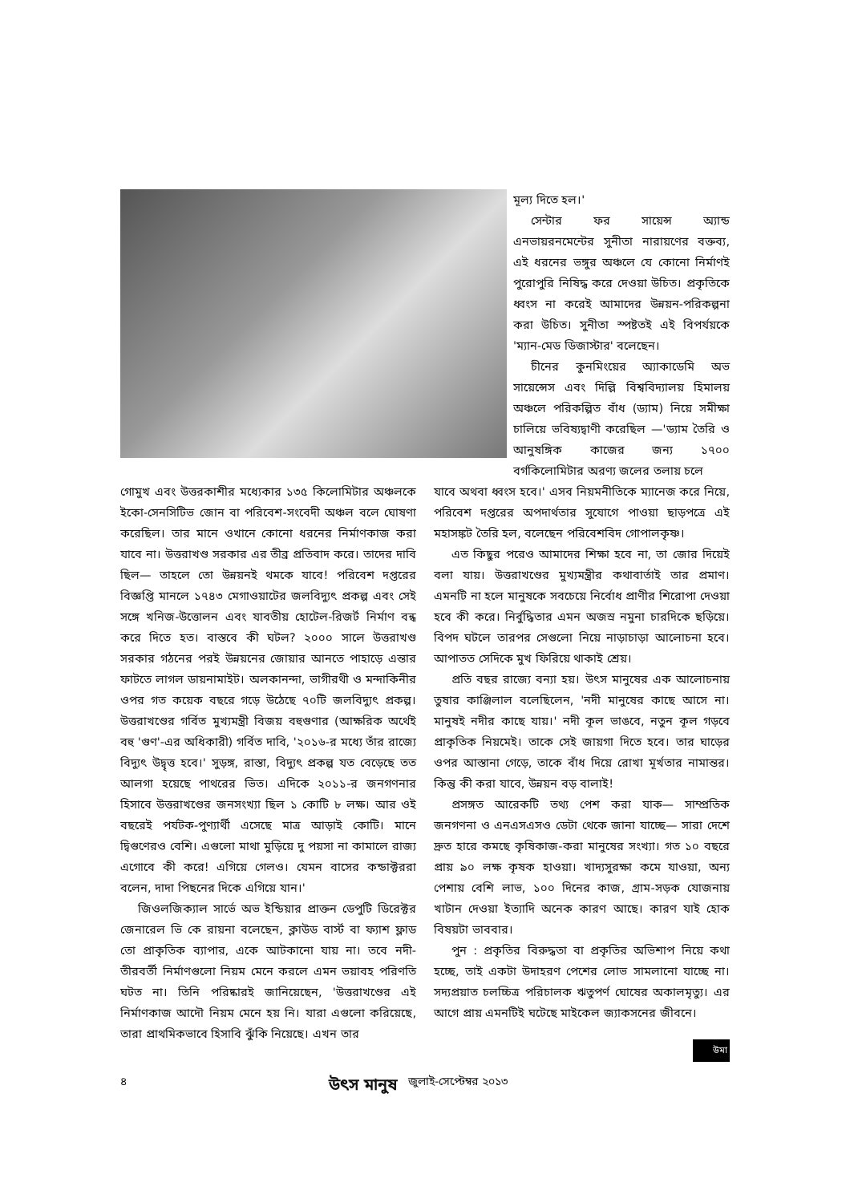মূল্য দিতে হল।'
সেন্টার ফর সায়েন্স অ্যান্ড এনভায়রনমেন্টের সুনীতা নারায়ণের বক্তব্য, এই ধরনের ভঙ্গুর অঞ্চলে যে কোনো নির্মাণই পুরোপুরি নিষিদ্ধ করে দেওয়া উচিত। প্রকৃতিকে ধ্বংস না করেই আমাদের উন্নয়ন-পরিকল্পনা করা উচিত। সুনীতা স্পষ্টতই এই বিপর্যয়কে 'ম্যান-মেড ডিজাস্টার' বলেছেন।
চীনের কুনমিংয়ের অ্যাকাডেমি অভ সায়েন্সেস এবং দিল্লি বিশ্ববিদ্যালয় হিমালয় অঞ্চলে পরিকল্পিত বাঁধ (ড্যাম) নিয়ে সমীক্ষা চালিয়ে ভবিষ্যদ্বাণী করেছিল —'ড্যাম তৈরি ও আনুষঙ্গিক কাজের জন্য ১৭০০ বর্গকিলোমিটার অরণ্য জলের তলায় চলে
গোমুখ এবং উত্তরকাশীর মধ্যেকার ১৩৫ কিলোমিটার অঞ্চলকে ইকো-সেনসিটিভ জোন বা পরিবেশ-সংবেদী অঞ্চল বলে ঘোষণা করেছিল। তার মানে ওখানে কোনো ধরনের নির্মাণকাজ করা যাবে না। উত্তরাখণ্ড সরকার এর তীব্র প্রতিবাদ করে। তাদের দাবি ছিল— তাহলে তো উন্নয়নই থমকে যাবে! পরিবেশ দপ্তরের বিজ্ঞপ্তি মানলে ১৭৪৩ মেগাওয়াটের জলবিদ্যুৎ প্রকল্প এবং সেই সঙ্গে খনিজ-উত্তোলন এবং যাবতীয় হোটেল-রিজর্ট নির্মাণ বন্ধ করে দিতে হত। বাস্তবে কী ঘটল? ২০০০ সালে উত্তরাখণ্ড সরকার গঠনের পরই উন্নয়নের জোয়ার আনতে পাহাড়ে এন্তার ফাটতে লাগল ডায়নামাইট। অলকানন্দা, ভাগীরথী ও মন্দাকিনীর ওপর গত কয়েক বছরে গড়ে উঠেছে ৭০টি জলবিদ্যুৎ প্রকল্প। উত্তরাখণ্ডের গর্বিত মুখ্যমন্ত্রী বিজয় বহুগুণার (আক্ষরিক অর্থেই বহু 'গুণ'-এর অধিকারী) গর্বিত দাবি, '২০১৬-র মধ্যে তাঁর রাজ্যে বিদ্যুৎ উদ্বৃত্ত হবে।' সুড়ঙ্গ, রাস্তা, বিদ্যুৎ প্রকল্প যত বেড়েছে তত আলগা হয়েছে পাথরের ভিত। এদিকে ২০১১-র জনগণনার হিসাবে উত্তরাখণ্ডের জনসংখ্যা ছিল ১ কোটি ৮ লক্ষ। আর ওই বছরেই পর্যটক-পুণ্যার্থী এসেছে মাত্র আড়াই কোটি। মানে দ্বিগুণেরও বেশি। এগুলো মাথা মুড়িয়ে দু পয়সা না কামালে রাজ্য এগোবে কী করে! এগিয়ে গেলও। যেমন বাসের কন্ডাক্টররা বলেন, দাদা পিছনের দিকে এগিয়ে যান।'
জিওলজিক্যাল সার্ভে অভ ইন্ডিয়ার প্রাক্তন ডেপুটি ডিরেক্টর জেনারেল ভি কে রায়না বলেছেন, ক্লাউড বার্স্ট বা ফ্যাশ ফ্লাড তো প্রাকৃতিক ব্যাপার, একে আটকানো যায় না। তবে নদী-তীরবর্তী নির্মাণগুলো নিয়ম মেনে করলে এমন ভয়াবহ পরিণতি ঘটত না। তিনি পরিষ্কারই জানিয়েছেন, 'উত্তরাখণ্ডের এই নির্মাণকাজ আদৌ নিয়ম মেনে হয় নি। যারা এগুলো করিয়েছে, তারা প্রাথমিকভাবে হিসাবি ঝুঁকি নিয়েছে। এখন তার
যাবে অথবা ধ্বংস হবে।' এসব নিয়মনীতিকে ম্যানেজ করে নিয়ে, পরিবেশ দপ্তরের অপদার্থতার সুযোগে পাওয়া ছাড়পত্রে এই মহাসঙ্কট তৈরি হল, বলেছেন পরিবেশবিদ গোপালকৃষ্ণ।
এত কিছুর পরেও আমাদের শিক্ষা হবে না, তা জোর দিয়েই বলা যায়। উত্তরাখণ্ডের মুখ্যমন্ত্রীর কথাবার্তাই তার প্রমাণ। এমনটি না হলে মানুষকে সবচেয়ে নির্বোধ প্রাণীর শিরোপা দেওয়া হবে কী করে। নির্বুদ্ধিতার এমন অজস্র নমুনা চারদিকে ছড়িয়ে। বিপদ ঘটলে তারপর সেগুলো নিয়ে নাড়াচাড়া আলোচনা হবে। আপাতত সেদিকে মুখ ফিরিয়ে থাকাই শ্রেয়।
প্রতি বছর রাজ্যে বন্যা হয়। উৎস মানুষের এক আলোচনায় তুষার কাঞ্জিলাল বলেছিলেন, 'নদী মানুষের কাছে আসে না। মানুষই নদীর কাছে যায়।' নদী কূল ভাঙবে, নতুন কূল গড়বে প্রাকৃতিক নিয়মেই। তাকে সেই জায়গা দিতে হবে। তার ঘাড়ের ওপর আস্তানা গেড়ে, তাকে বাঁধ দিয়ে রোখা মূর্খতার নামান্তর। কিন্তু কী করা যাবে, উন্নয়ন বড় বালাই!
প্রসঙ্গত আরেকটি তথ্য পেশ করা যাক— সাম্প্রতিক জনগণনা ও এনএসএসও ডেটা থেকে জানা যাচ্ছে— সারা দেশে দ্রুত হারে কমছে কৃষিকাজ-করা মানুষের সংখ্যা। গত ১০ বছরে প্রায় ৯০ লক্ষ কৃষক হাওয়া। খাদ্যসুরক্ষা কমে যাওয়া, অন্য পেশায় বেশি লাভ, ১০০ দিনের কাজ, গ্রাম-সড়ক যোজনায় খাটান দেওয়া ইত্যাদি অনেক কারণ আছে। কারণ যাই হোক বিষয়টা ভাববার।
পুন : প্রকৃতির বিরুদ্ধতা বা প্রকৃতির অভিশাপ নিয়ে কথা হচ্ছে, তাই একটা উদাহরণ পেশের লোভ সামলানো যাচ্ছে না। সদ্যপ্রয়াত চলচ্চিত্র পরিচালক ঋতুপর্ণ ঘোষের অকালমৃত্যু। এর আগে প্রায় এমনটিই ঘটেছে মাইকেল জ্যাকসনের জীবনে।
উমা
৪ উৎস মানুষ জুলাই-সেপ্টেম্বর ২০১৩